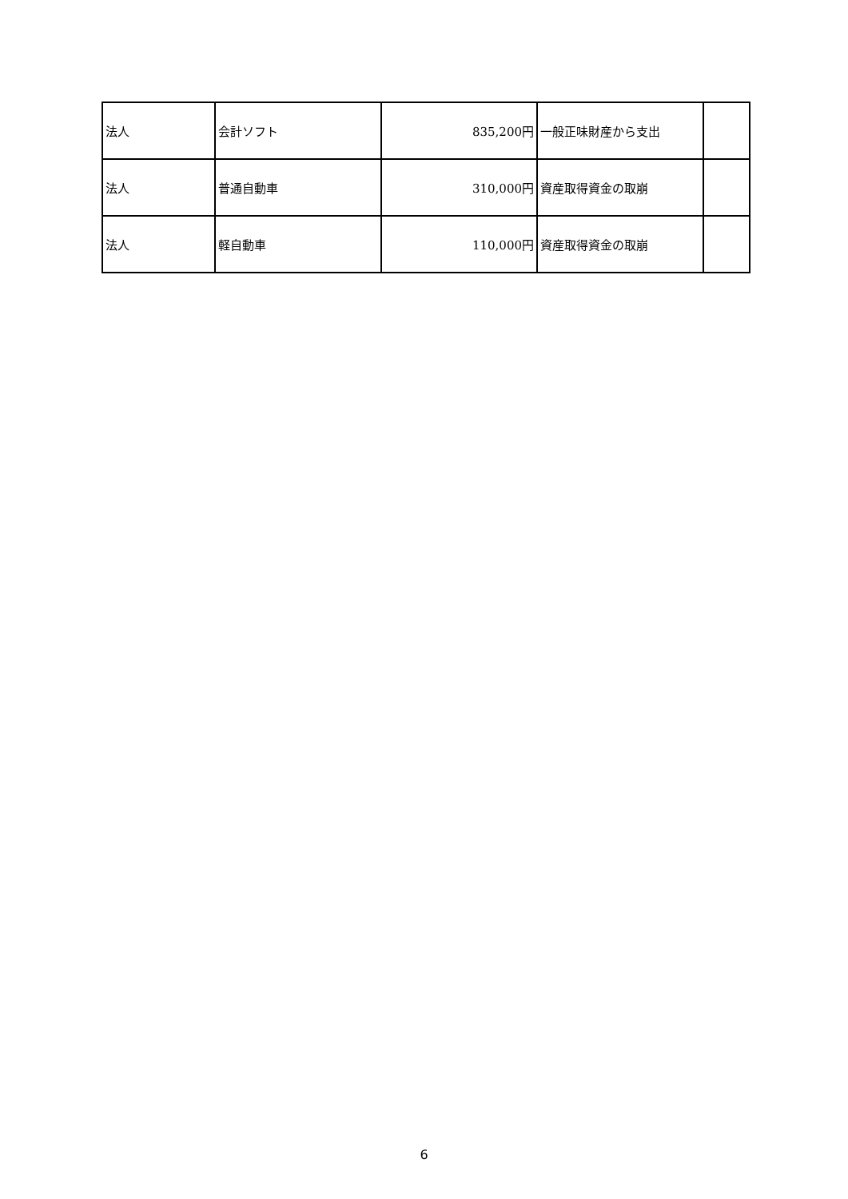| 法人 | 会計ソフト | 835,200円 | 一般正味財産から支出 | |
| 法人 | 普通自動車 | 310,000円 | 資産取得資金の取崩 | |
| 法人 | 軽自動車 | 110,000円 | 資産取得資金の取崩 | |
6